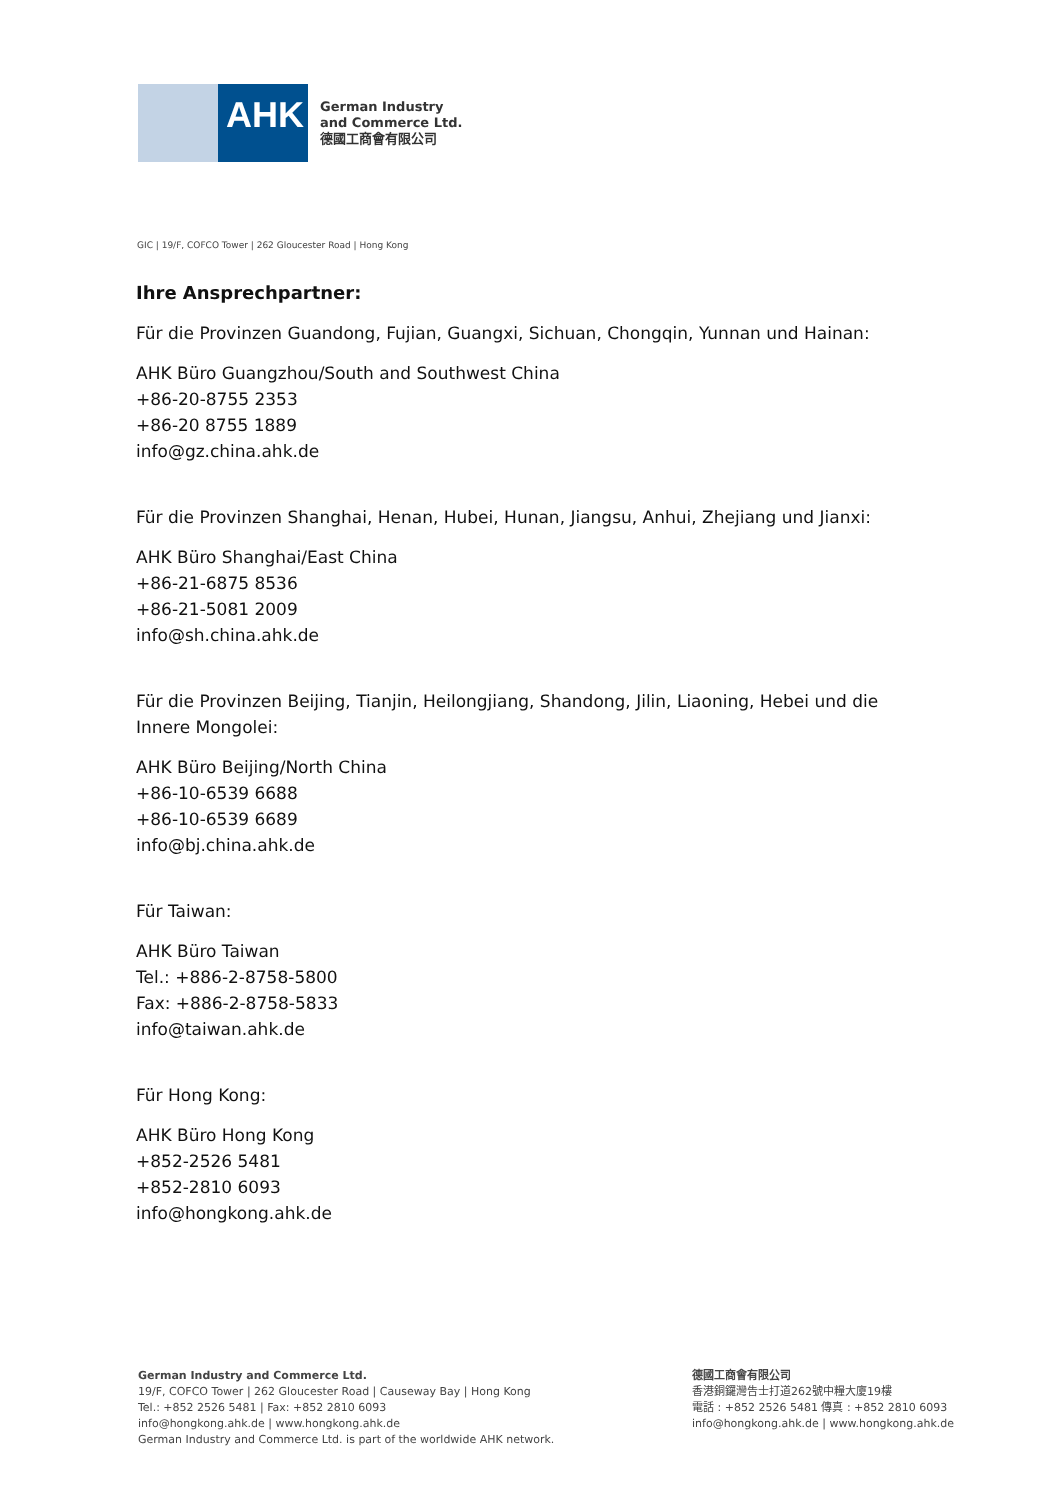AHK
German Industry
and Commerce Ltd.
德國工商會有限公司
GIC | 19/F, COFCO Tower | 262 Gloucester Road | Hong Kong
Ihre Ansprechpartner:
Für die Provinzen Guandong, Fujian, Guangxi, Sichuan, Chongqin, Yunnan und Hainan:
AHK Büro Guangzhou/South and Southwest China
+86-20-8755 2353
+86-20 8755 1889
info@gz.china.ahk.de
Für die Provinzen Shanghai, Henan, Hubei, Hunan, Jiangsu, Anhui, Zhejiang und Jianxi:
AHK Büro Shanghai/East China
+86-21-6875 8536
+86-21-5081 2009
info@sh.china.ahk.de
Für die Provinzen Beijing, Tianjin, Heilongjiang, Shandong, Jilin, Liaoning, Hebei und die Innere Mongolei:
AHK Büro Beijing/North China
+86-10-6539 6688
+86-10-6539 6689
info@bj.china.ahk.de
Für Taiwan:
AHK Büro Taiwan
Tel.: +886-2-8758-5800
Fax: +886-2-8758-5833
info@taiwan.ahk.de
Für Hong Kong:
AHK Büro Hong Kong
+852-2526 5481
+852-2810 6093
info@hongkong.ahk.de
German Industry and Commerce Ltd.
19/F, COFCO Tower | 262 Gloucester Road | Causeway Bay | Hong Kong
Tel.: +852 2526 5481 | Fax: +852 2810 6093
info@hongkong.ahk.de | www.hongkong.ahk.de
German Industry and Commerce Ltd. is part of the worldwide AHK network.
德國工商會有限公司
香港銅鑼灣告士打道262號中糧大廈19樓
電話 : +852 2526 5481 傳真 : +852 2810 6093
info@hongkong.ahk.de | www.hongkong.ahk.de